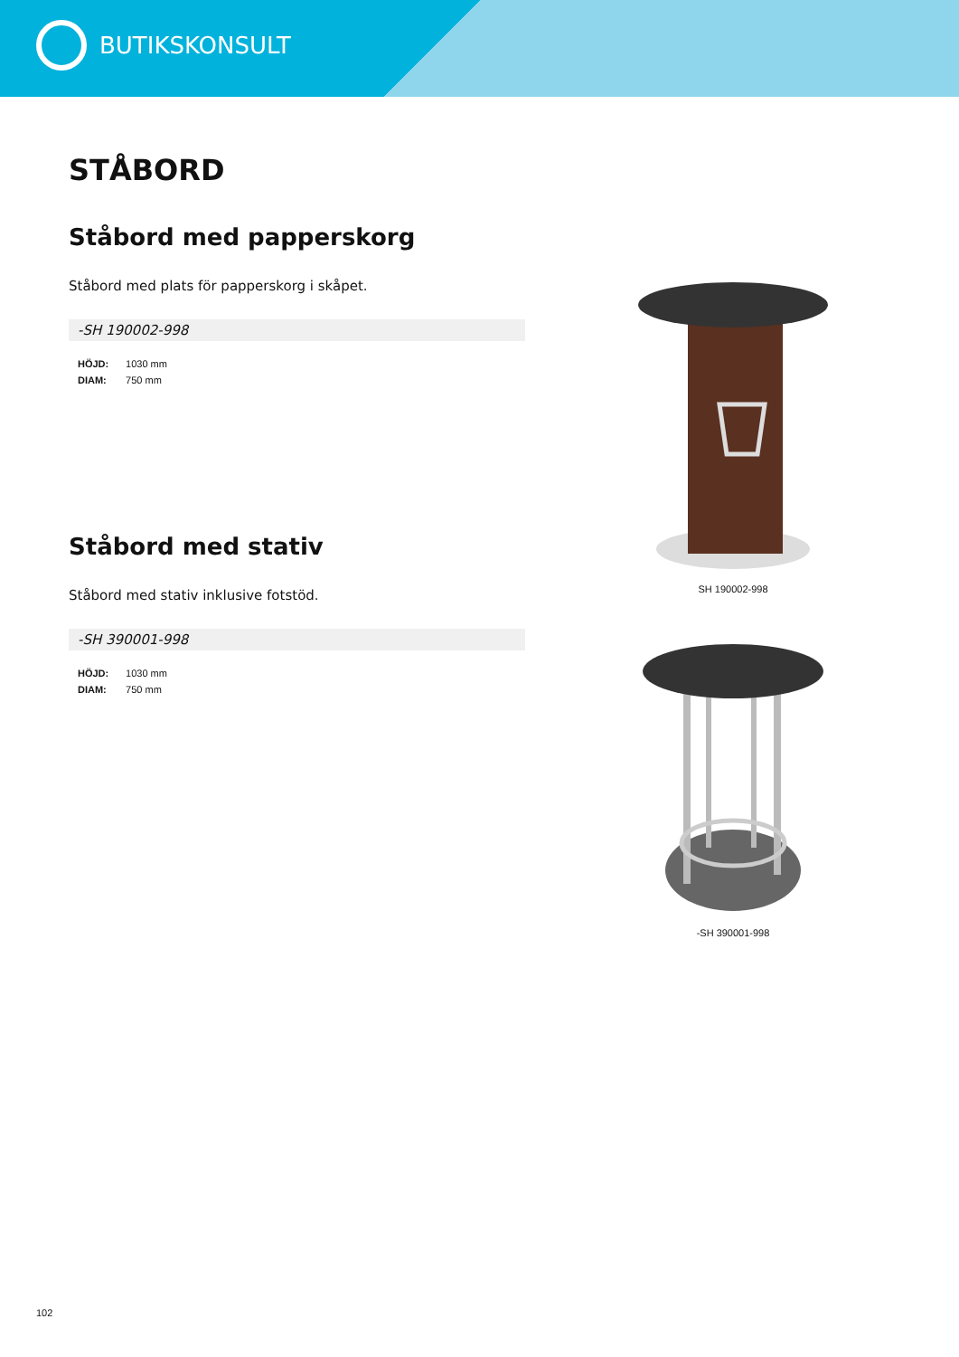BUTIKSKONSULT
STÅBORD
Ståbord med papperskorg
Ståbord med plats för papperskorg i skåpet.
-SH 190002-998
HÖJD: 1030 mm
DIAM: 750 mm
Ståbord med stativ
Ståbord med stativ inklusive fotstöd.
-SH 390001-998
HÖJD: 1030 mm
DIAM: 750 mm
SH 190002-998
-SH 390001-998
102